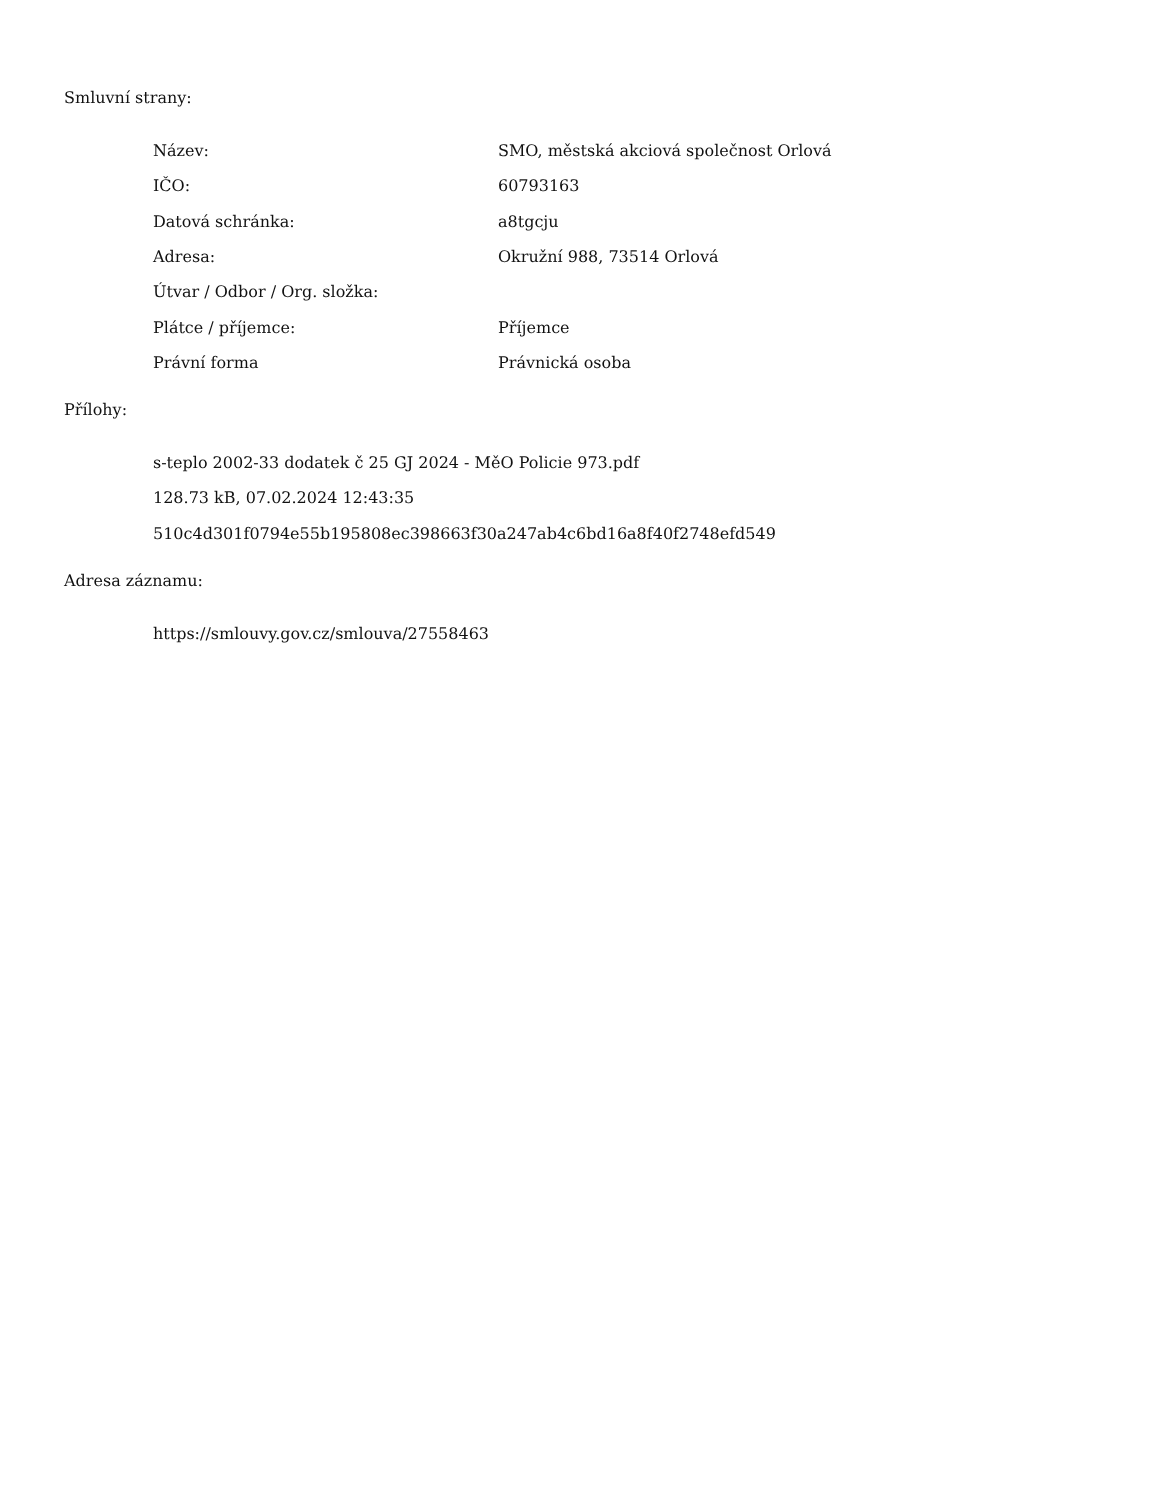Smluvní strany:
| Název: | SMO, městská akciová společnost Orlová |
| IČO: | 60793163 |
| Datová schránka: | a8tgcju |
| Adresa: | Okružní 988, 73514 Orlová |
| Útvar / Odbor / Org. složka: | |
| Plátce / příjemce: | Příjemce |
| Právní forma | Právnická osoba |
Přílohy:
s-teplo 2002-33 dodatek č 25 GJ 2024 - MěO Policie 973.pdf
128.73 kB, 07.02.2024 12:43:35
510c4d301f0794e55b195808ec398663f30a247ab4c6bd16a8f40f2748efd549
Adresa záznamu:
https://smlouvy.gov.cz/smlouva/27558463